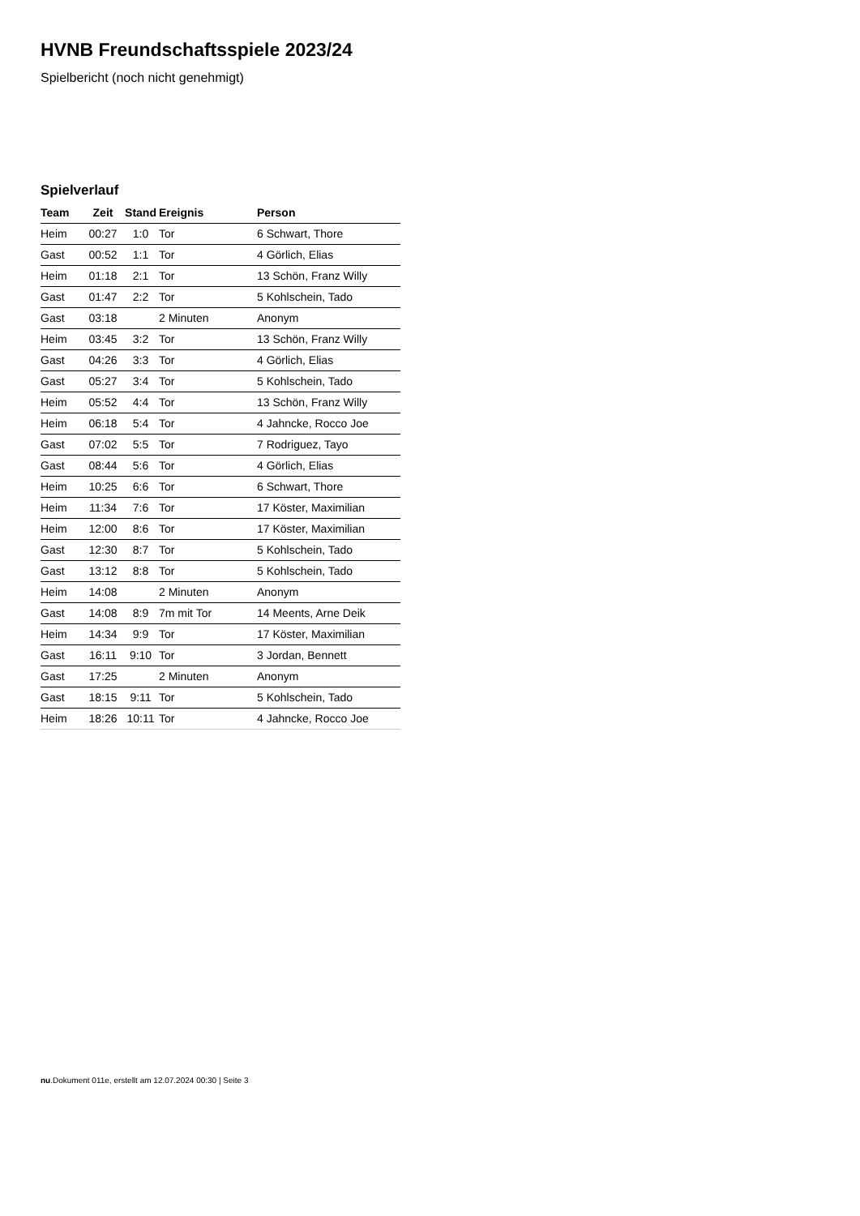HVNB Freundschaftsspiele 2023/24
Spielbericht (noch nicht genehmigt)
Spielverlauf
| Team | Zeit | Stand | Ereignis | Person |
| --- | --- | --- | --- | --- |
| Heim | 00:27 | 1:0 | Tor | 6 Schwart, Thore |
| Gast | 00:52 | 1:1 | Tor | 4 Görlich, Elias |
| Heim | 01:18 | 2:1 | Tor | 13 Schön, Franz Willy |
| Gast | 01:47 | 2:2 | Tor | 5 Kohlschein, Tado |
| Gast | 03:18 | | 2 Minuten | Anonym |
| Heim | 03:45 | 3:2 | Tor | 13 Schön, Franz Willy |
| Gast | 04:26 | 3:3 | Tor | 4 Görlich, Elias |
| Gast | 05:27 | 3:4 | Tor | 5 Kohlschein, Tado |
| Heim | 05:52 | 4:4 | Tor | 13 Schön, Franz Willy |
| Heim | 06:18 | 5:4 | Tor | 4 Jahncke, Rocco Joe |
| Gast | 07:02 | 5:5 | Tor | 7 Rodriguez, Tayo |
| Gast | 08:44 | 5:6 | Tor | 4 Görlich, Elias |
| Heim | 10:25 | 6:6 | Tor | 6 Schwart, Thore |
| Heim | 11:34 | 7:6 | Tor | 17 Köster, Maximilian |
| Heim | 12:00 | 8:6 | Tor | 17 Köster, Maximilian |
| Gast | 12:30 | 8:7 | Tor | 5 Kohlschein, Tado |
| Gast | 13:12 | 8:8 | Tor | 5 Kohlschein, Tado |
| Heim | 14:08 | | 2 Minuten | Anonym |
| Gast | 14:08 | 8:9 | 7m mit Tor | 14 Meents, Arne Deik |
| Heim | 14:34 | 9:9 | Tor | 17 Köster, Maximilian |
| Gast | 16:11 | 9:10 | Tor | 3 Jordan, Bennett |
| Gast | 17:25 | | 2 Minuten | Anonym |
| Gast | 18:15 | 9:11 | Tor | 5 Kohlschein, Tado |
| Heim | 18:26 | 10:11 | Tor | 4 Jahncke, Rocco Joe |
nu.Dokument 011e, erstellt am 12.07.2024 00:30 | Seite 3